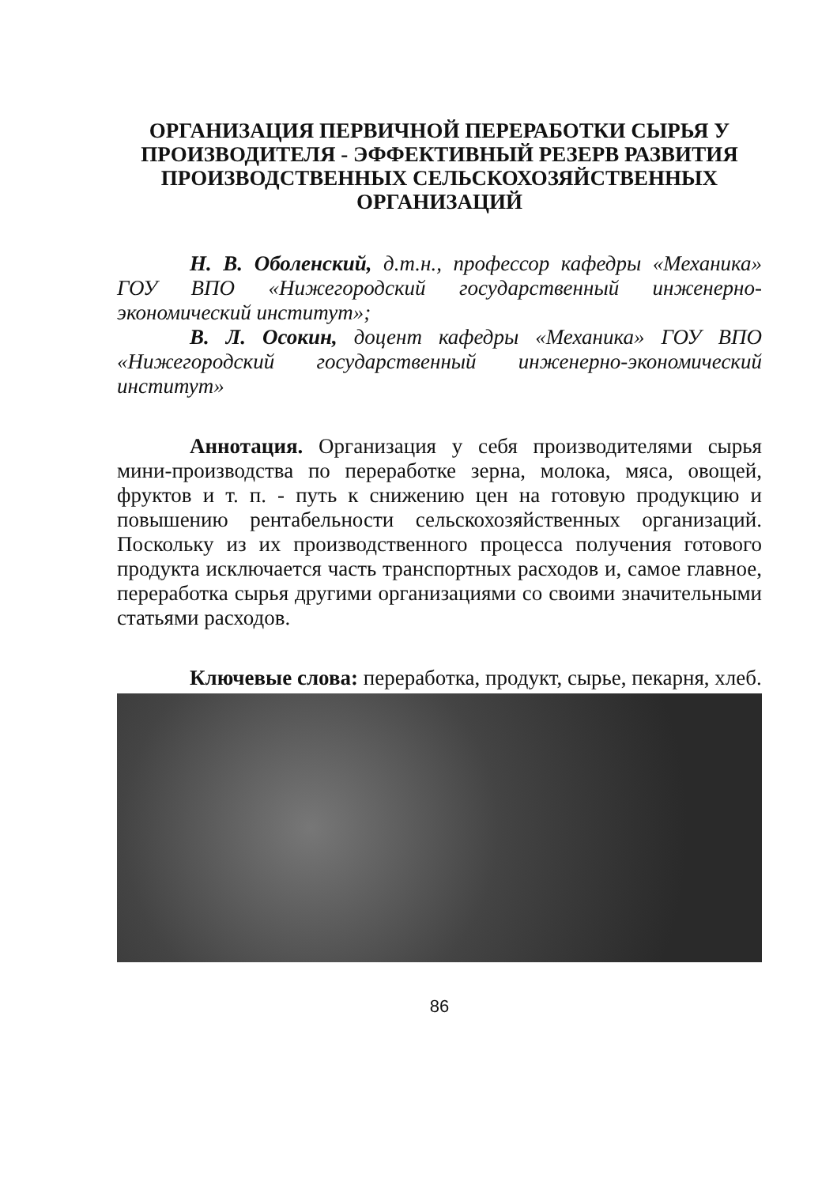ОРГАНИЗАЦИЯ ПЕРВИЧНОЙ ПЕРЕРАБОТКИ СЫРЬЯ У ПРОИЗВОДИТЕЛЯ - ЭФФЕКТИВНЫЙ РЕЗЕРВ РАЗВИТИЯ ПРОИЗВОДСТВЕННЫХ СЕЛЬСКОХОЗЯЙСТВЕННЫХ ОРГАНИЗАЦИЙ
Н. В. Оболенский, д.т.н., профессор кафедры «Механика» ГОУ ВПО «Нижегородский государственный инженерно-экономический институт»;
В. Л. Осокин, доцент кафедры «Механика» ГОУ ВПО «Нижегородский государственный инженерно-экономический институт»
Аннотация. Организация у себя производителями сырья мини-производства по переработке зерна, молока, мяса, овощей, фруктов и т. п. - путь к снижению цен на готовую продукцию и повышению рентабельности сельскохозяйственных организаций. Поскольку из их производственного процесса получения готового продукта исключается часть транспортных расходов и, самое главное, переработка сырья другими организациями со своими значительными статьями расходов.
Ключевые слова: переработка, продукт, сырье, пекарня, хлеб.
86